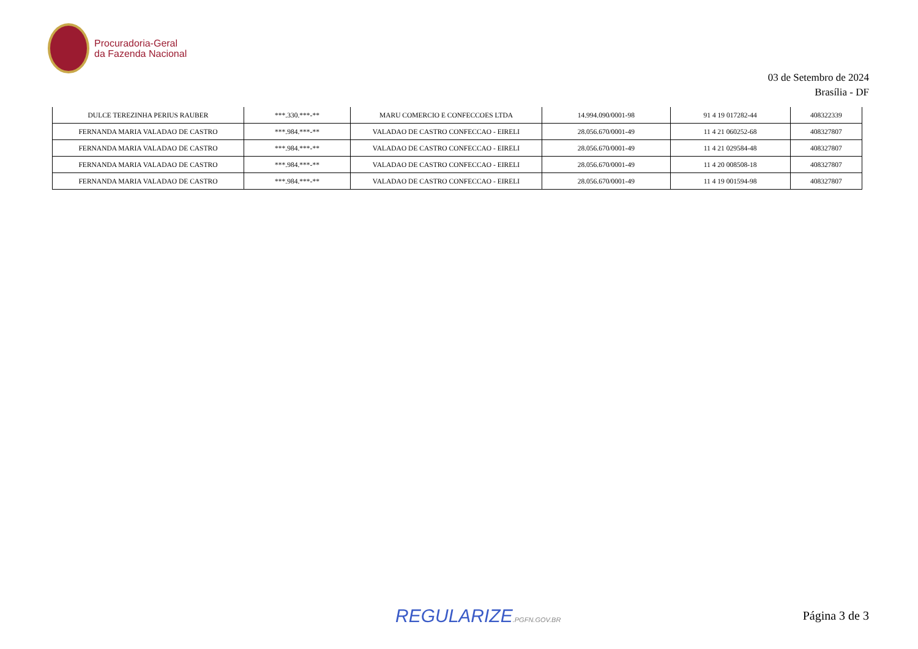Procuradoria-Geral
da Fazenda Nacional
03 de Setembro de 2024
Brasília - DF
| DULCE TEREZINHA PERIUS RAUBER | ***.330.***-** | MARU COMERCIO E CONFECCOES LTDA | 14.994.090/0001-98 | 91 4 19 017282-44 | 408322339 |
| FERNANDA MARIA VALADAO DE CASTRO | ***.984.***-** | VALADAO DE CASTRO CONFECCAO - EIRELI | 28.056.670/0001-49 | 11 4 21 060252-68 | 408327807 |
| FERNANDA MARIA VALADAO DE CASTRO | ***.984.***-** | VALADAO DE CASTRO CONFECCAO - EIRELI | 28.056.670/0001-49 | 11 4 21 029584-48 | 408327807 |
| FERNANDA MARIA VALADAO DE CASTRO | ***.984.***-** | VALADAO DE CASTRO CONFECCAO - EIRELI | 28.056.670/0001-49 | 11 4 20 008508-18 | 408327807 |
| FERNANDA MARIA VALADAO DE CASTRO | ***.984.***-** | VALADAO DE CASTRO CONFECCAO - EIRELI | 28.056.670/0001-49 | 11 4 19 001594-98 | 408327807 |
REGULARIZE.PGFN.GOV.BR Página 3 de 3